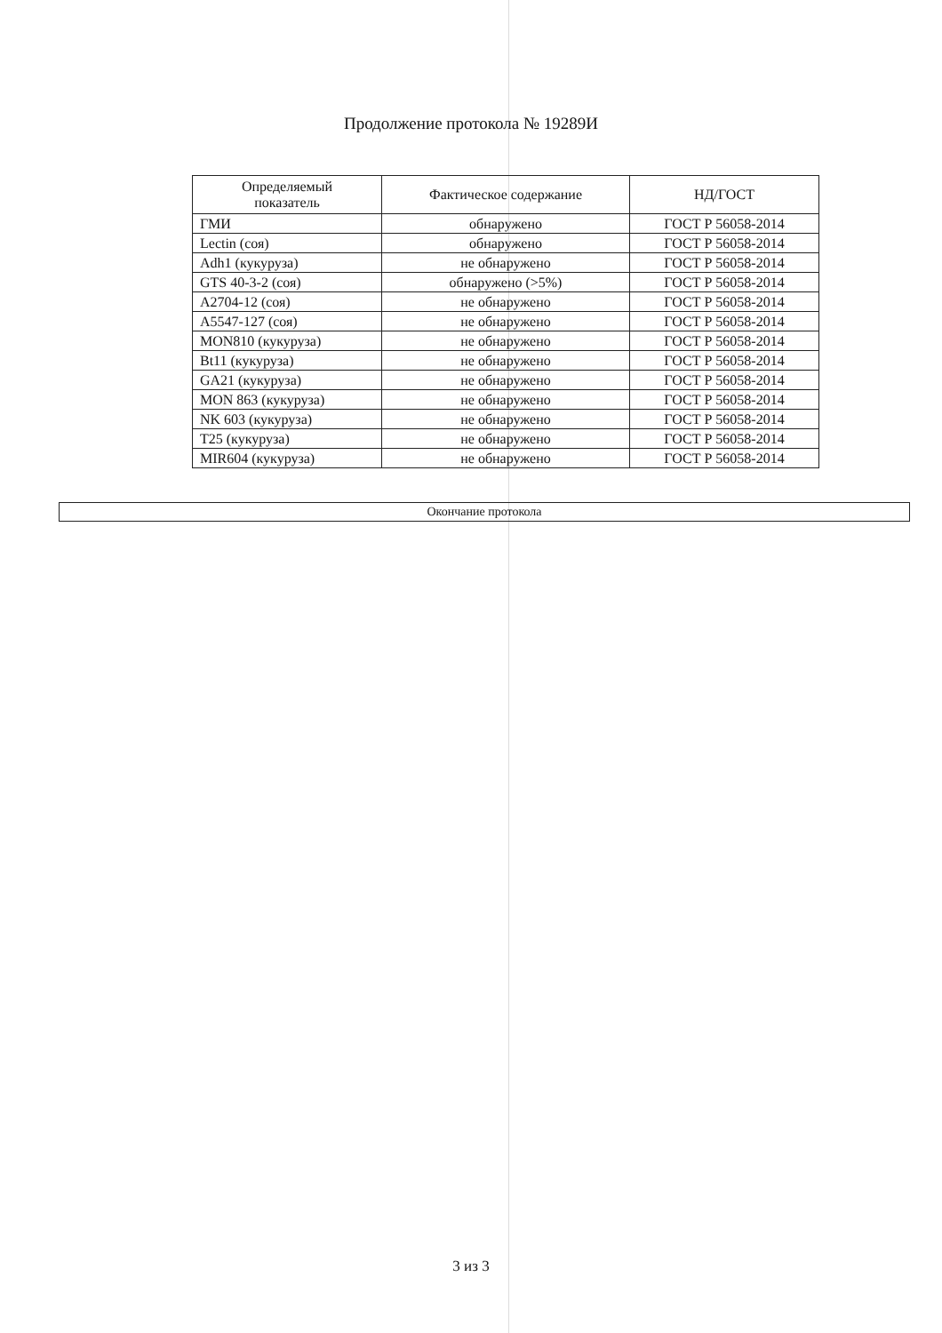Продолжение протокола № 19289И
| Определяемый показатель | Фактическое содержание | НД/ГОСТ |
| --- | --- | --- |
| ГМИ | обнаружено | ГОСТ Р 56058-2014 |
| Lectin (соя) | обнаружено | ГОСТ Р 56058-2014 |
| Adh1 (кукуруза) | не обнаружено | ГОСТ Р 56058-2014 |
| GTS 40-3-2 (соя) | обнаружено (>5%) | ГОСТ Р 56058-2014 |
| A2704-12 (соя) | не обнаружено | ГОСТ Р 56058-2014 |
| A5547-127 (соя) | не обнаружено | ГОСТ Р 56058-2014 |
| MON810 (кукуруза) | не обнаружено | ГОСТ Р 56058-2014 |
| Bt11 (кукуруза) | не обнаружено | ГОСТ Р 56058-2014 |
| GA21 (кукуруза) | не обнаружено | ГОСТ Р 56058-2014 |
| MON 863 (кукуруза) | не обнаружено | ГОСТ Р 56058-2014 |
| NK 603 (кукуруза) | не обнаружено | ГОСТ Р 56058-2014 |
| T25 (кукуруза) | не обнаружено | ГОСТ Р 56058-2014 |
| MIR604 (кукуруза) | не обнаружено | ГОСТ Р 56058-2014 |
Окончание протокола
3 из 3